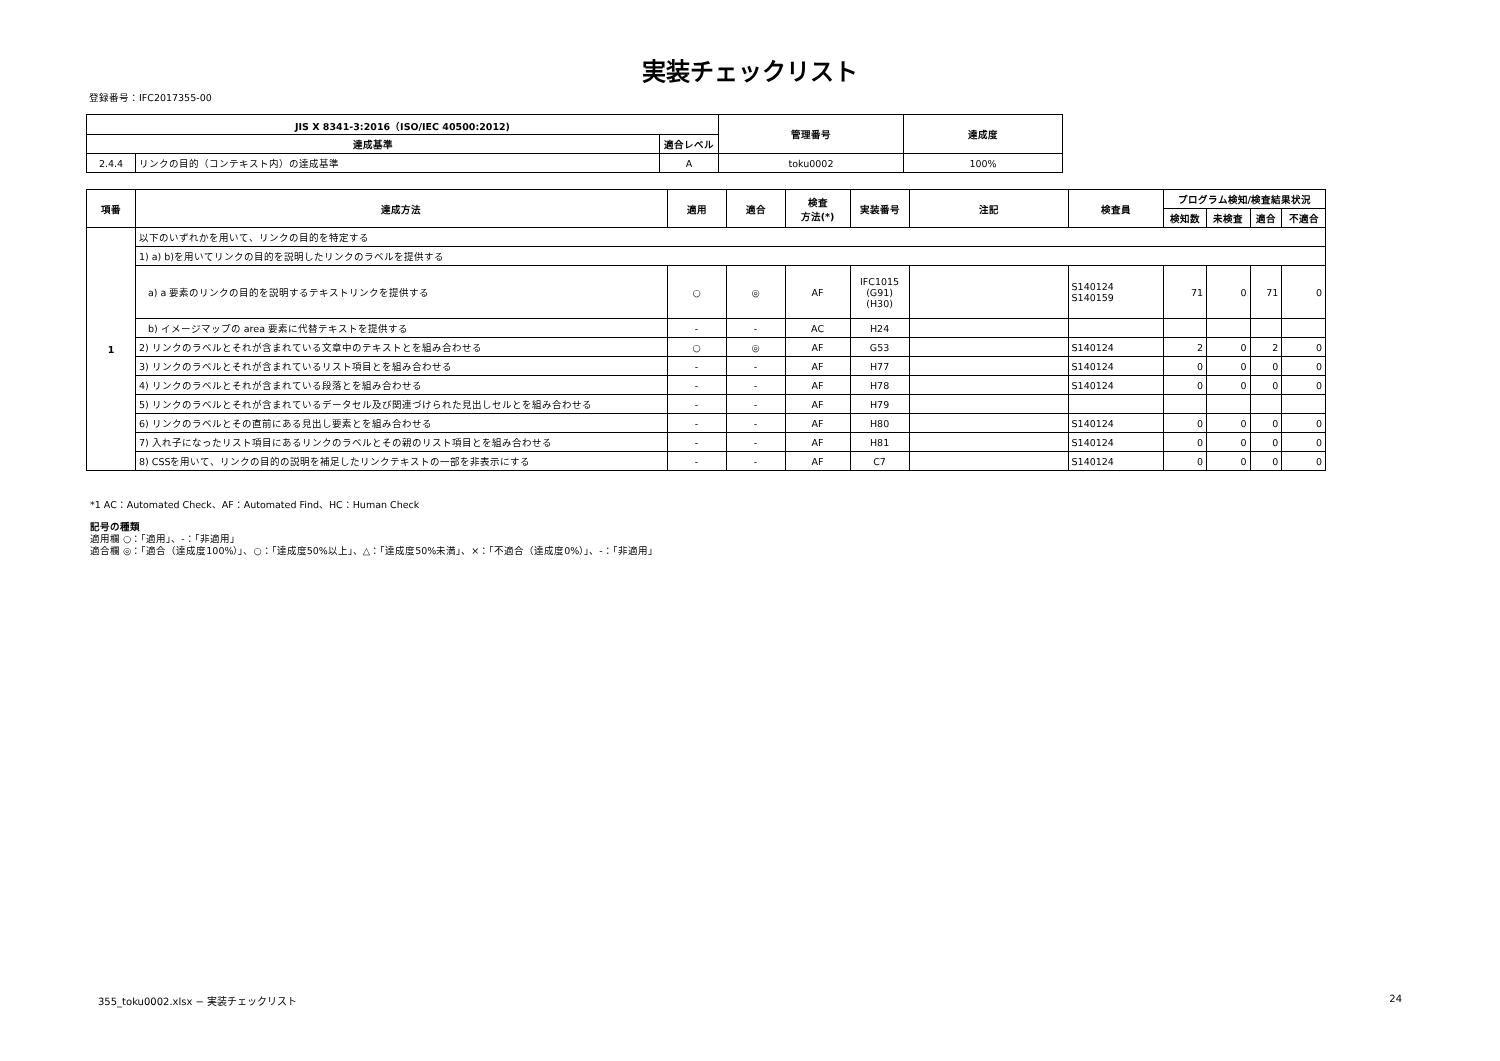実装チェックリスト
登録番号：IFC2017355-00
| JIS X 8341-3:2016（ISO/IEC 40500:2012) | | | 管理番号 | 達成度 |
| --- | --- | --- | --- | --- |
| 達成基準 | | 適合レベル | | |
| 2.4.4 | リンクの目的（コンテキスト内）の達成基準 | A | toku0002 | 100% |
| 項番 | 達成方法 | 適用 | 適合 | 検査 方法(*) | 実装番号 | 注記 | 検査員 | プログラム検知/検査結果状況 | | | |
| --- | --- | --- | --- | --- | --- | --- | --- | --- | --- | --- | --- |
| | | | | | | | | 検知数 | 未検査 | 適合 | 不適合 |
| 1 | 以下のいずれかを用いて、リンクの目的を特定する | | | | | | | | | | |
| | 1) a) b)を用いてリンクの目的を説明したリンクのラベルを提供する | | | | | | | | | | |
| | a) a 要素のリンクの目的を説明するテキストリンクを提供する | ○ | ◎ | AF | IFC1015 (G91) (H30) | | S140124 S140159 | 71 | 0 | 71 | 0 |
| | b) イメージマップの area 要素に代替テキストを提供する | - | - | AC | H24 | | | | | | |
| | 2) リンクのラベルとそれが含まれている文章中のテキストとを組み合わせる | ○ | ◎ | AF | G53 | | S140124 | 2 | 0 | 2 | 0 |
| | 3) リンクのラベルとそれが含まれているリスト項目とを組み合わせる | - | - | AF | H77 | | S140124 | 0 | 0 | 0 | 0 |
| | 4) リンクのラベルとそれが含まれている段落とを組み合わせる | - | - | AF | H78 | | S140124 | 0 | 0 | 0 | 0 |
| | 5) リンクのラベルとそれが含まれているデータセル及び関連づけられた見出しセルとを組み合わせる | - | - | AF | H79 | | | | | | |
| | 6) リンクのラベルとその直前にある見出し要素とを組み合わせる | - | - | AF | H80 | | S140124 | 0 | 0 | 0 | 0 |
| | 7) 入れ子になったリスト項目にあるリンクのラベルとその親のリスト項目とを組み合わせる | - | - | AF | H81 | | S140124 | 0 | 0 | 0 | 0 |
| | 8) CSSを用いて、リンクの目的の説明を補足したリンクテキストの一部を非表示にする | - | - | AF | C7 | | S140124 | 0 | 0 | 0 | 0 |
*1 AC：Automated Check、AF：Automated Find、HC：Human Check
記号の種類
適用欄 ○：「適用」、-：「非適用」
適合欄 ◎：「適合（達成度100%）」、○：「達成度50%以上」、△：「達成度50%未満」、×：「不適合（達成度0%）」、-：「非適用」
355_toku0002.xlsx − 実装チェックリスト 24